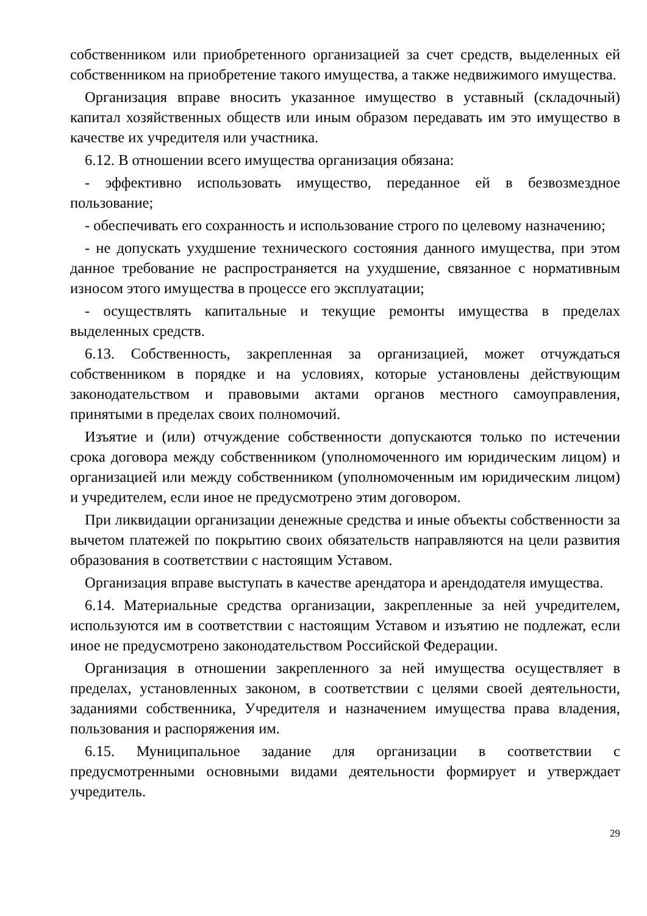собственником или приобретенного организацией за счет средств, выделенных ей собственником на приобретение такого имущества, а также недвижимого имущества.
Организация вправе вносить указанное имущество в уставный (складочный) капитал хозяйственных обществ или иным образом передавать им это имущество в качестве их учредителя или участника.
6.12. В отношении всего имущества организация обязана:
- эффективно использовать имущество, переданное ей в безвозмездное пользование;
- обеспечивать его сохранность и использование строго по целевому назначению;
- не допускать ухудшение технического состояния данного имущества, при этом данное требование не распространяется на ухудшение, связанное с нормативным износом этого имущества в процессе его эксплуатации;
- осуществлять капитальные и текущие ремонты имущества в пределах выделенных средств.
6.13. Собственность, закрепленная за организацией, может отчуждаться собственником в порядке и на условиях, которые установлены действующим законодательством и правовыми актами органов местного самоуправления, принятыми в пределах своих полномочий.
Изъятие и (или) отчуждение собственности допускаются только по истечении срока договора между собственником (уполномоченного им юридическим лицом) и организацией или между собственником (уполномоченным им юридическим лицом) и учредителем, если иное не предусмотрено этим договором.
При ликвидации организации денежные средства и иные объекты собственности за вычетом платежей по покрытию своих обязательств направляются на цели развития образования в соответствии с настоящим Уставом.
Организация вправе выступать в качестве арендатора и арендодателя имущества.
6.14. Материальные средства организации, закрепленные за ней учредителем, используются им в соответствии с настоящим Уставом и изъятию не подлежат, если иное не предусмотрено законодательством Российской Федерации.
Организация в отношении закрепленного за ней имущества осуществляет в пределах, установленных законом, в соответствии с целями своей деятельности, заданиями собственника, Учредителя и назначением имущества права владения, пользования и распоряжения им.
6.15. Муниципальное задание для организации в соответствии с предусмотренными основными видами деятельности формирует и утверждает учредитель.
29